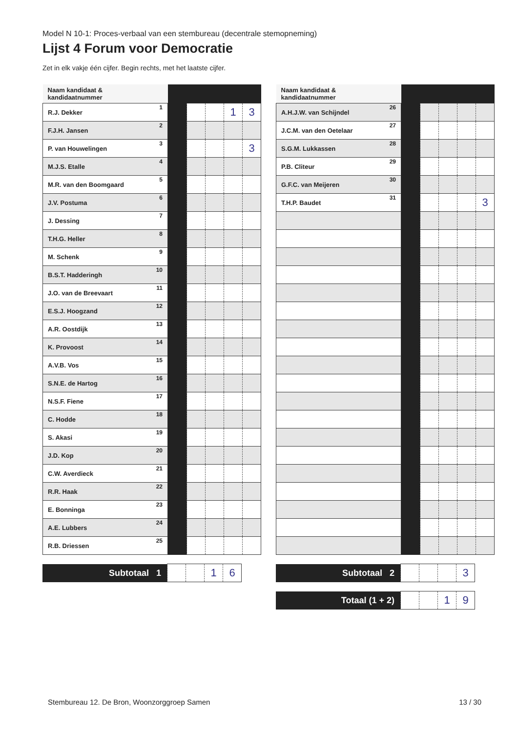Model N 10-1: Proces-verbaal van een stembureau (decentrale stemopneming)
Lijst 4 Forum voor Democratie
Zet in elk vakje één cijfer. Begin rechts, met het laatste cijfer.
| Naam kandidaat & kandidaatnummer | | | | | |
| --- | --- | --- | --- | --- | --- |
| R.J. Dekker 1 | | | | 1 | 3 |
| F.J.H. Jansen 2 | | | | | |
| P. van Houwelingen 3 | | | | | 3 |
| M.J.S. Etalle 4 | | | | | |
| M.R. van den Boomgaard 5 | | | | | |
| J.V. Postuma 6 | | | | | |
| J. Dessing 7 | | | | | |
| T.H.G. Heller 8 | | | | | |
| M. Schenk 9 | | | | | |
| B.S.T. Hadderingh 10 | | | | | |
| J.O. van de Breevaart 11 | | | | | |
| E.S.J. Hoogzand 12 | | | | | |
| A.R. Oostdijk 13 | | | | | |
| K. Provoost 14 | | | | | |
| A.V.B. Vos 15 | | | | | |
| S.N.E. de Hartog 16 | | | | | |
| N.S.F. Fiene 17 | | | | | |
| C. Hodde 18 | | | | | |
| S. Akasi 19 | | | | | |
| J.D. Kop 20 | | | | | |
| C.W. Averdieck 21 | | | | | |
| R.R. Haak 22 | | | | | |
| E. Bonninga 23 | | | | | |
| A.E. Lubbers 24 | | | | | |
| R.B. Driessen 25 | | | | | |
| Subtotaal 1 | | | 1 | 6 |
| Naam kandidaat & kandidaatnummer | | | | | |
| --- | --- | --- | --- | --- | --- |
| A.H.J.W. van Schijndel 26 | | | | | |
| J.C.M. van den Oetelaar 27 | | | | | |
| S.G.M. Lukkassen 28 | | | | | |
| P.B. Cliteur 29 | | | | | |
| G.F.C. van Meijeren 30 | | | | | |
| T.H.P. Baudet 31 | | | | | 3 |
| Subtotaal 2 | | | | 3 |
| Totaal (1 + 2) | | | 1 | 9 |
Stembureau 12. De Bron, Woonzorggroep Samen 13 / 30